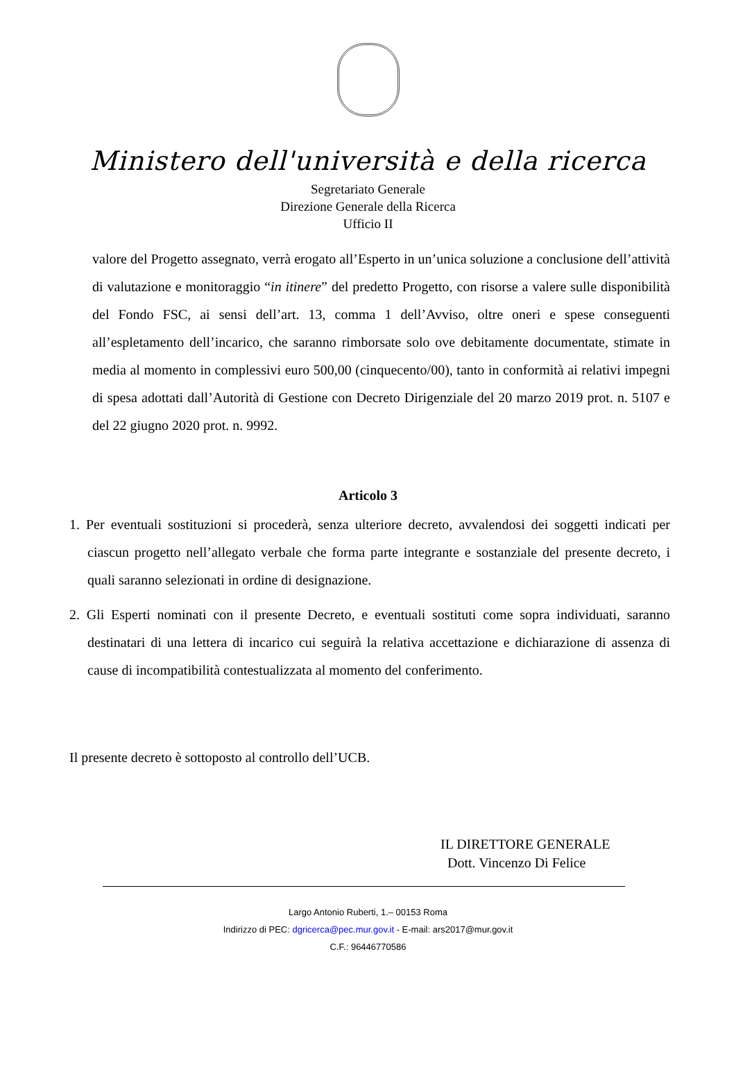Ministero dell'università e della ricerca
Segretariato Generale
Direzione Generale della Ricerca
Ufficio II
valore del Progetto assegnato, verrà erogato all’Esperto in un’unica soluzione a conclusione dell’attività di valutazione e monitoraggio “in itinere” del predetto Progetto, con risorse a valere sulle disponibilità del Fondo FSC, ai sensi dell’art. 13, comma 1 dell’Avviso, oltre oneri e spese conseguenti all’espletamento dell’incarico, che saranno rimborsate solo ove debitamente documentate, stimate in media al momento in complessivi euro 500,00 (cinquecento/00), tanto in conformità ai relativi impegni di spesa adottati dall’Autorità di Gestione con Decreto Dirigenziale del 20 marzo 2019 prot. n. 5107 e del 22 giugno 2020 prot. n. 9992.
Articolo 3
1. Per eventuali sostituzioni si procederà, senza ulteriore decreto, avvalendosi dei soggetti indicati per ciascun progetto nell’allegato verbale che forma parte integrante e sostanziale del presente decreto, i quali saranno selezionati in ordine di designazione.
2. Gli Esperti nominati con il presente Decreto, e eventuali sostituti come sopra individuati, saranno destinatari di una lettera di incarico cui seguirà la relativa accettazione e dichiarazione di assenza di cause di incompatibilità contestualizzata al momento del conferimento.
Il presente decreto è sottoposto al controllo dell’UCB.
IL DIRETTORE GENERALE
Dott. Vincenzo Di Felice
Largo Antonio Ruberti, 1.– 00153 Roma
Indirizzo di PEC: dgricerca@pec.mur.gov.it - E-mail: ars2017@mur.gov.it
C.F.: 96446770586